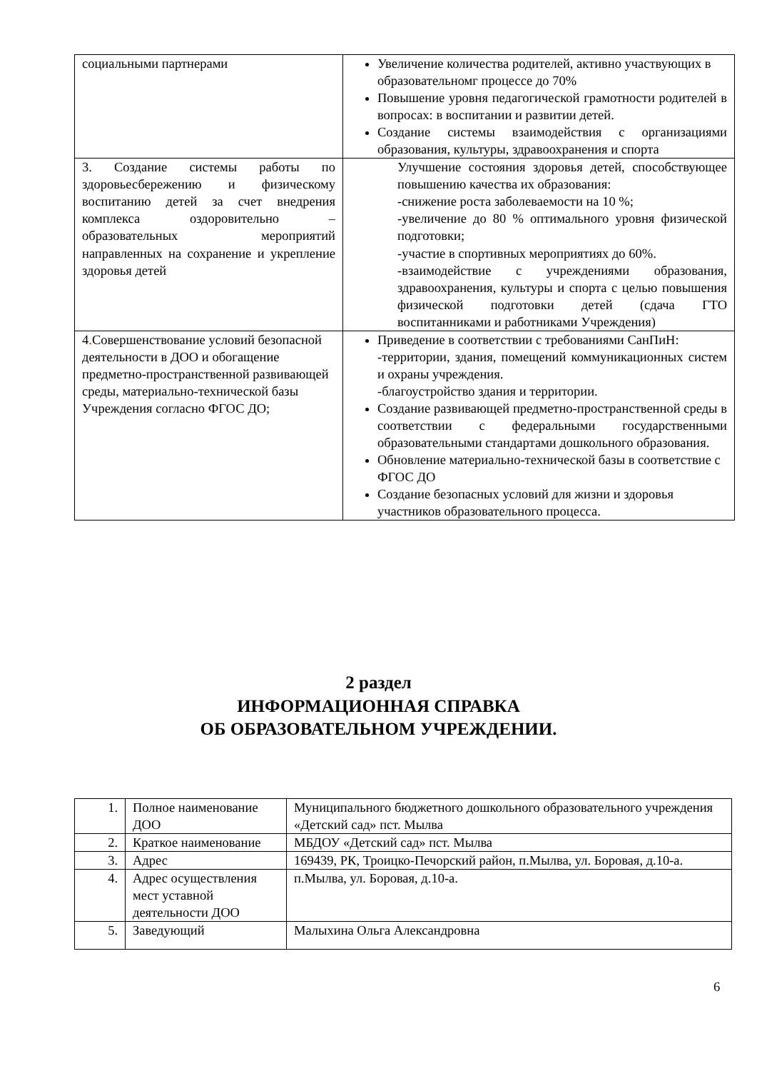| социальными партнерами | Увеличение количества родителей, активно участвующих в образовательномг процессе до 70% Повышение уровня педагогической грамотности родителей в вопросах: в воспитании и развитии детей. Создание системы взаимодействия с организациями образования, культуры, здравоохранения и спорта |
| 3. Создание системы работы по здоровьесбережению и физическому воспитанию детей за счет внедрения комплекса оздоровительно – образовательных мероприятий направленных на сохранение и укрепление здоровья детей | Улучшение состояния здоровья детей, способствующее повышению качества их образования: -снижение роста заболеваемости на 10 %; -увеличение до 80 % оптимального уровня физической подготовки; -участие в спортивных мероприятиях до 60%. -взаимодействие с учреждениями образования, здравоохранения, культуры и спорта с целью повышения физической подготовки детей (сдача ГТО воспитанниками и работниками Учреждения) |
| 4 . Совершенствование условий безопасной деятельности в ДОО и обогащение предметно-пространственной развивающей среды, материально-технической базы Учреждения согласно ФГОС ДО; | Приведение в соответствии с требованиями СанПиН: -территории, здания, помещений коммуникационных систем и охраны учреждения. -благоустройство здания и территории. Создание развивающей предметно-пространственной среды в соответствии с федеральными государственными образовательными стандартами дошкольного образования. Обновление материально-технической базы в соответствие с ФГОС ДО Создание безопасных условий для жизни и здоровья участников образовательного процесса. |
2 раздел
ИНФОРМАЦИОННАЯ СПРАВКА
ОБ ОБРАЗОВАТЕЛЬНОМ УЧРЕЖДЕНИИ.
| 1. | Полное наименование ДОО | Муниципального бюджетного дошкольного образовательного учреждения «Детский сад» пст. Мылва |
| 2. | Краткое наименование | МБДОУ «Детский сад» пст. Мылва |
| 3. | Адрес | 169439, РК, Троицко-Печорский район, п.Мылва, ул. Боровая, д.10-а. |
| 4. | Адрес осуществления мест уставной деятельности ДОО | п.Мылва, ул. Боровая, д.10-а. |
| 5. | Заведующий | Малыхина Ольга Александровна |
6